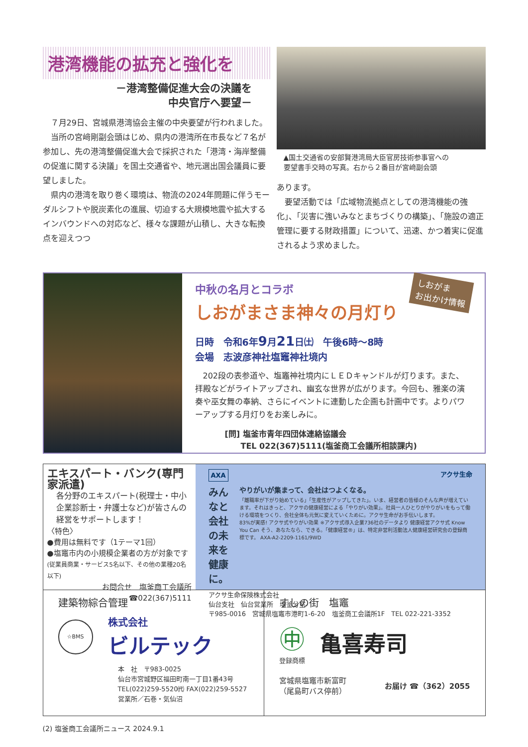港湾機能の拡充と強化を
－港湾整備促進大会の決議を
中央官庁へ要望－
７月29日、宮城県港湾協会主催の中央要望が行われました。
当所の宮﨑剛副会頭はじめ、県内の港湾所在市長など７名が参加し、先の港湾整備促進大会で採択された「港湾・海岸整備の促進に関する決議」を国土交通省や、地元選出国会議員に要望しました。
県内の港湾を取り巻く環境は、物流の2024年問題に伴うモーダルシフトや脱炭素化の進展、切迫する大規模地震や拡大するインバウンドへの対応など、様々な課題が山積し、大きな転換点を迎えつつ
▲国土交通省の安部賢港湾局大臣官房技術参事官への
要望書手交時の写真。右から２番目が宮﨑副会頭
あります。
要望活動では「広域物流拠点としての港湾機能の強化」、「災害に強いみなとまちづくりの構築」、「施設の適正管理に要する財政措置」について、迅速、かつ着実に促進されるよう求めました。
しおがま
お出かけ情報
中秋の名月とコラボ
しおがまさま神々の月灯り
日時　令和6年9月21日㈯　午後6時～8時
会場　志波彦神社塩竈神社境内
202段の表参道や、塩竈神社境内にＬＥＤキャンドルが灯ります。また、拝殿などがライトアップされ、幽玄な世界が広がります。今回も、雅楽の演奏や巫女舞の奉納、さらにイベントに連動した企画も計画中です。よりパワーアップする月灯りをお楽しみに。
[問] 塩釜市青年四団体連絡協議会
　　TEL 022(367)5111(塩釜商工会議所相談課内)
エキスパート・バンク(専門家派遣)
各分野のエキスパート(税理士・中小企業診断士・弁護士など)が皆さんの経営をサポートします！
〈特色〉
●費用は無料です（1テーマ1回）
●塩竈市内の小規模企業者の方が対象です
(従業員商業・サービス5名以下、その他の業種20名以下)
お問合せ　塩釜商工会議所
☎022(367)5111
AXA アクサ生命
みんなと
会社の未来を
健康に。
やりがいが集まって、会社はつよくなる。
「離職率が下がり始めている」「生産性がアップしてきた」。いま、経営者の皆様のそんな声が増えています。それはきっと、アクサの健康経営による「やりがい効果」。社員一人ひとりがやりがいをもって働ける環境をつくり、会社全体も元気に変えていくために。アクサ生命がお手伝いします。
83%が実感! アクサ式やりがい効果 ※アクサ式導入企業736社のデータより 健康経営アクサ式 Know You Can そう、あなたなら、できる。「健康経営®」は、特定非営利活動法人健康経営研究会の登録商標です。 AXA-A2-2209-1161/9WD
アクサ生命保険株式会社
仙台支社　仙台営業所　塩釜分室
〒985-0016　宮城県塩竈市港町1-6-20　塩釜商工会議所1F　TEL 022-221-3352
建築物綜合管理
☆BMS
株式会社
ビルテック
本　社　〒983-0025
仙台市宮城野区福田町南一丁目1番43号
TEL(022)259-5520㈹ FAX(022)259-5527
営業所／石巻・気仙沼
すしの街　塩竈
㊥
登録商標
亀喜寿司
宮城県塩竈市新富町
（尾島町バス停前） お届け ☎（362）2055
(2) 塩釜商工会議所ニュース 2024.9.1